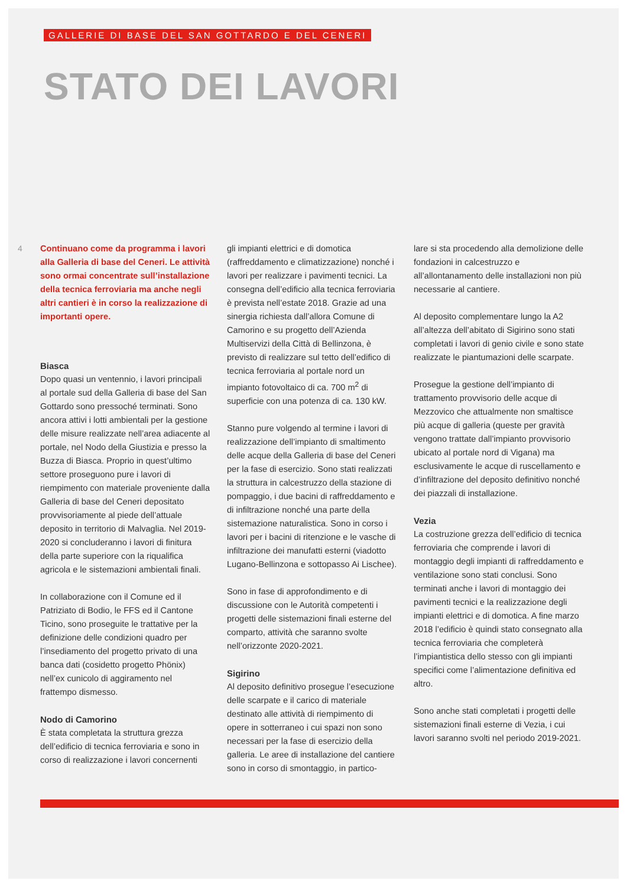GALLERIE DI BASE DEL SAN GOTTARDO E DEL CENERI
STATO DEI LAVORI
4
Continuano come da programma i lavori alla Galleria di base del Ceneri. Le attività sono ormai concentrate sull’installazione della tecnica ferroviaria ma anche negli altri cantieri è in corso la realizzazione di importanti opere.
Biasca
Dopo quasi un ventennio, i lavori principali al portale sud della Galleria di base del San Gottardo sono pressoché terminati. Sono ancora attivi i lotti ambientali per la gestione delle misure realizzate nell’area adiacente al portale, nel Nodo della Giustizia e presso la Buzza di Biasca. Proprio in quest’ultimo settore proseguono pure i lavori di riempimento con materiale proveniente dalla Galleria di base del Ceneri depositato provvisoriamente al piede dell’attuale deposito in territorio di Malvaglia. Nel 2019-2020 si concluderanno i lavori di finitura della parte superiore con la riqualifica agricola e le sistemazioni ambientali finali.
In collaborazione con il Comune ed il Patriziato di Bodio, le FFS ed il Cantone Ticino, sono proseguite le trattative per la definizione delle condizioni quadro per l’insediamento del progetto privato di una banca dati (cosidetto progetto Phönix) nell’ex cunicolo di aggiramento nel frattempo dismesso.
Nodo di Camorino
È stata completata la struttura grezza dell’edificio di tecnica ferroviaria e sono in corso di realizzazione i lavori concernenti
gli impianti elettrici e di domotica (raffreddamento e climatizzazione) nonché i lavori per realizzare i pavimenti tecnici. La consegna dell’edificio alla tecnica ferroviaria è prevista nell’estate 2018. Grazie ad una sinergia richiesta dall’allora Comune di Camorino e su progetto dell’Azienda Multiservizi della Città di Bellinzona, è previsto di realizzare sul tetto dell’edifico di tecnica ferroviaria al portale nord un impianto fotovoltaico di ca. 700 m<sup>2</sup> di superficie con una potenza di ca. 130 kW.
Stanno pure volgendo al termine i lavori di realizzazione dell’impianto di smaltimento delle acque della Galleria di base del Ceneri per la fase di esercizio. Sono stati realizzati la struttura in calcestruzzo della stazione di pompaggio, i due bacini di raffreddamento e di infiltrazione nonché una parte della sistemazione naturalistica. Sono in corso i lavori per i bacini di ritenzione e le vasche di infiltrazione dei manufatti esterni (viadotto Lugano-Bellinzona e sottopasso Ai Lischee).
Sono in fase di approfondimento e di discussione con le Autorità competenti i progetti delle sistemazioni finali esterne del comparto, attività che saranno svolte nell’orizzonte 2020-2021.
Sigirino
Al deposito definitivo prosegue l’esecuzione delle scarpate e il carico di materiale destinato alle attività di riempimento di opere in sotterraneo i cui spazi non sono necessari per la fase di esercizio della galleria. Le aree di installazione del cantiere sono in corso di smontaggio, in partico-
lare si sta procedendo alla demolizione delle fondazioni in calcestruzzo e all’allontanamento delle installazioni non più necessarie al cantiere.
Al deposito complementare lungo la A2 all’altezza dell’abitato di Sigirino sono stati completati i lavori di genio civile e sono state realizzate le piantumazioni delle scarpate.
Prosegue la gestione dell’impianto di trattamento provvisorio delle acque di Mezzovico che attualmente non smaltisce più acque di galleria (queste per gravità vengono trattate dall’impianto provvisorio ubicato al portale nord di Vigana) ma esclusivamente le acque di ruscellamento e d’infiltrazione del deposito definitivo nonché dei piazzali di installazione.
Vezia
La costruzione grezza dell’edificio di tecnica ferroviaria che comprende i lavori di montaggio degli impianti di raffreddamento e ventilazione sono stati conclusi. Sono terminati anche i lavori di montaggio dei pavimenti tecnici e la realizzazione degli impianti elettrici e di domotica. A fine marzo 2018 l’edificio è quindi stato consegnato alla tecnica ferroviaria che completerà l’impiantistica dello stesso con gli impianti specifici come l’alimentazione definitiva ed altro.
Sono anche stati completati i progetti delle sistemazioni finali esterne di Vezia, i cui lavori saranno svolti nel periodo 2019-2021.